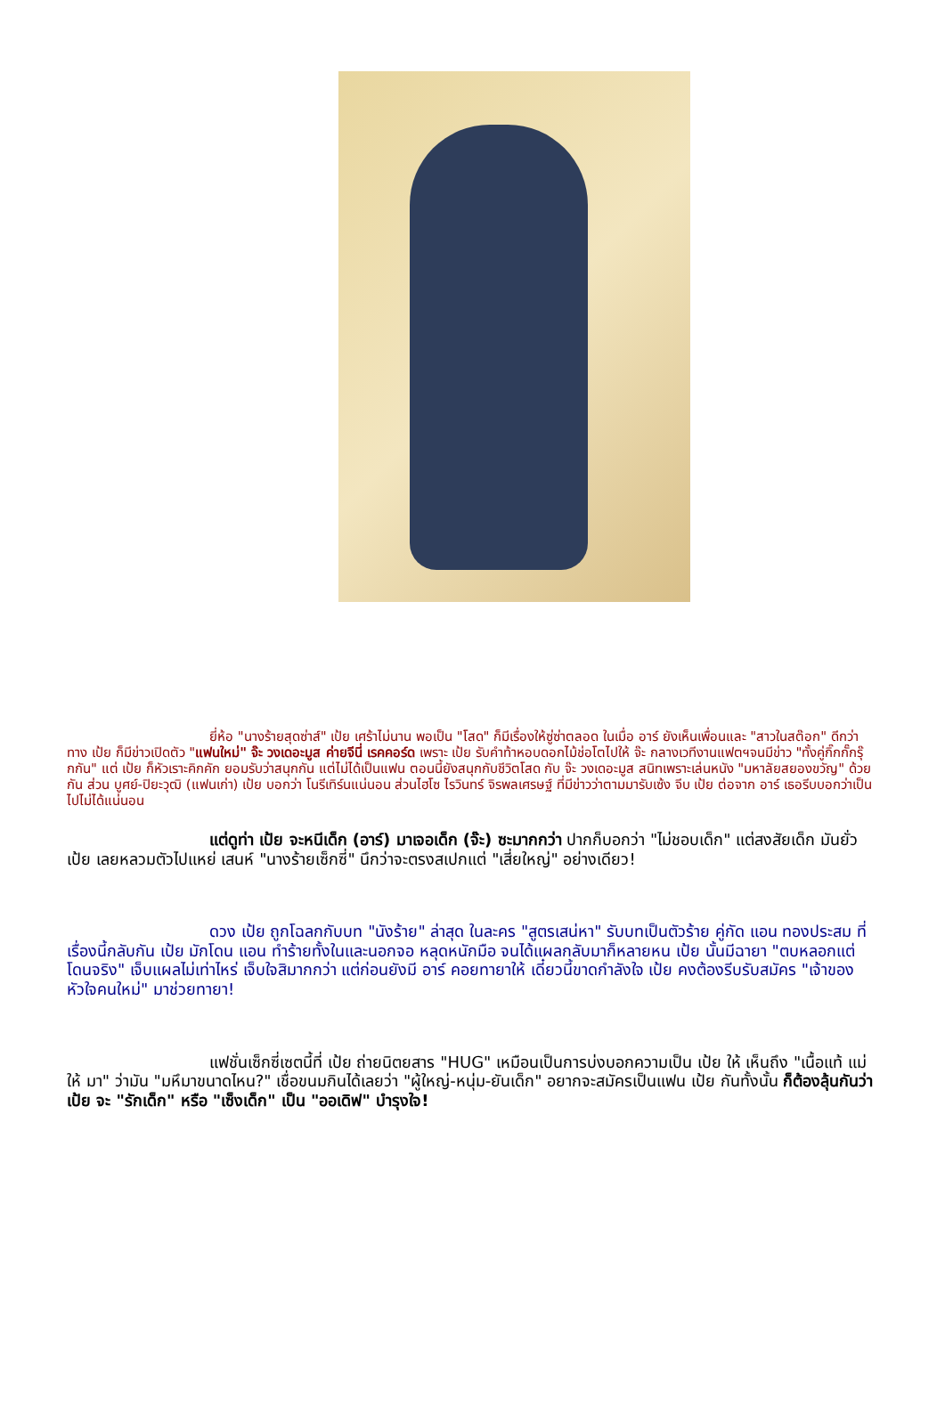ยี่ห้อ "นางร้ายสุดซ่าส์" เป้ย เศร้าไม่นาน พอเป็น "โสด" ก็มีเรื่องให้ซู่ซ่าตลอด ในเมื่อ อาร์ ยังเห็นเพื่อนและ "สาวในสต๊อก" ดีกว่า ทาง เป้ย ก็มีข่าวเปิดตัว "แฟนใหม่" จ๊ะ วงเดอะมูส ค่ายจีนี่ เรคคอร์ด เพราะ เป้ย รับคำท้าหอบดอกไม้ช่อโตไปให้ จ๊ะ กลางเวทีงานแฟตฯจนมีข่าว "ทั้งคู่กิ๊กกั๊กรุ๊กกัน" แต่ เป้ย ก็หัวเราะคิกคัก ยอมรับว่าสนุกกัน แต่ไม่ได้เป็นแฟน ตอนนี้ยังสนุกกับชีวิตโสด กับ จ๊ะ วงเดอะมูส สนิทเพราะเล่นหนัง "มหาลัยสยองขวัญ" ด้วยกัน ส่วน บูศย์-ปิยะวุฒิ (แฟนเก่า) เป้ย บอกว่า โนรีเทิร์นแน่นอน ส่วนไฮโซ ไรวินทร์ จิรพลเศรษฐ์ ที่มีข่าวว่าตามมารับเซ้ง จีบ เป้ย ต่อจาก อาร์ เธอรีบบอกว่าเป็นไปไม่ได้แน่นอน
แต่ดูท่า เป้ย จะหนีเด็ก (อาร์) มาเจอเด็ก (จ๊ะ) ซะมากกว่า ปากก็บอกว่า "ไม่ชอบเด็ก" แต่สงสัยเด็ก มันยั่ว เป้ย เลยหลวมตัวไปแหย่ เสนห์ "นางร้ายเซ็กซี่" นึกว่าจะตรงสเปกแต่ "เสี่ยใหญ่" อย่างเดียว!
ดวง เป้ย ถูกโฉลกกับบท "นังร้าย" ล่าสุด ในละคร "สูตรเสน่หา" รับบทเป็นตัวร้าย คู่กัด แอน ทองประสม ที่เรื่องนี้กลับกัน เป้ย มักโดน แอน ทำร้ายทั้งในและนอกจอ หลุดหนักมือ จนได้แผลกลับมาก็หลายหน เป้ย นั้นมีฉายา "ตบหลอกแต่โดนจริง" เจ็บแผลไม่เท่าไหร่ เจ็บใจสิมากกว่า แต่ก่อนยังมี อาร์ คอยทายาให้ เดี๋ยวนี้ขาดกำลังใจ เป้ย คงต้องรีบรับสมัคร "เจ้าของหัวใจคนใหม่" มาช่วยทายา!
แฟชั่นเซ็กซี่เซตนี้ที่ เป้ย ถ่ายนิตยสาร "HUG" เหมือนเป็นการบ่งบอกความเป็น เป้ย ให้ เห็นถึง "เนื้อแท้ แม่ให้ มา" ว่ามัน "มหึมาขนาดไหน?" เชื่อขนมกินได้เลยว่า "ผู้ใหญ่-หนุ่ม-ยันเด็ก" อยากจะสมัครเป็นแฟน เป้ย กันทั้งนั้น ก็ต้องลุ้นกันว่า เป้ย จะ "รักเด็ก" หรือ "เซ็งเด็ก" เป็น "ออเดิฟ" บำรุงใจ!